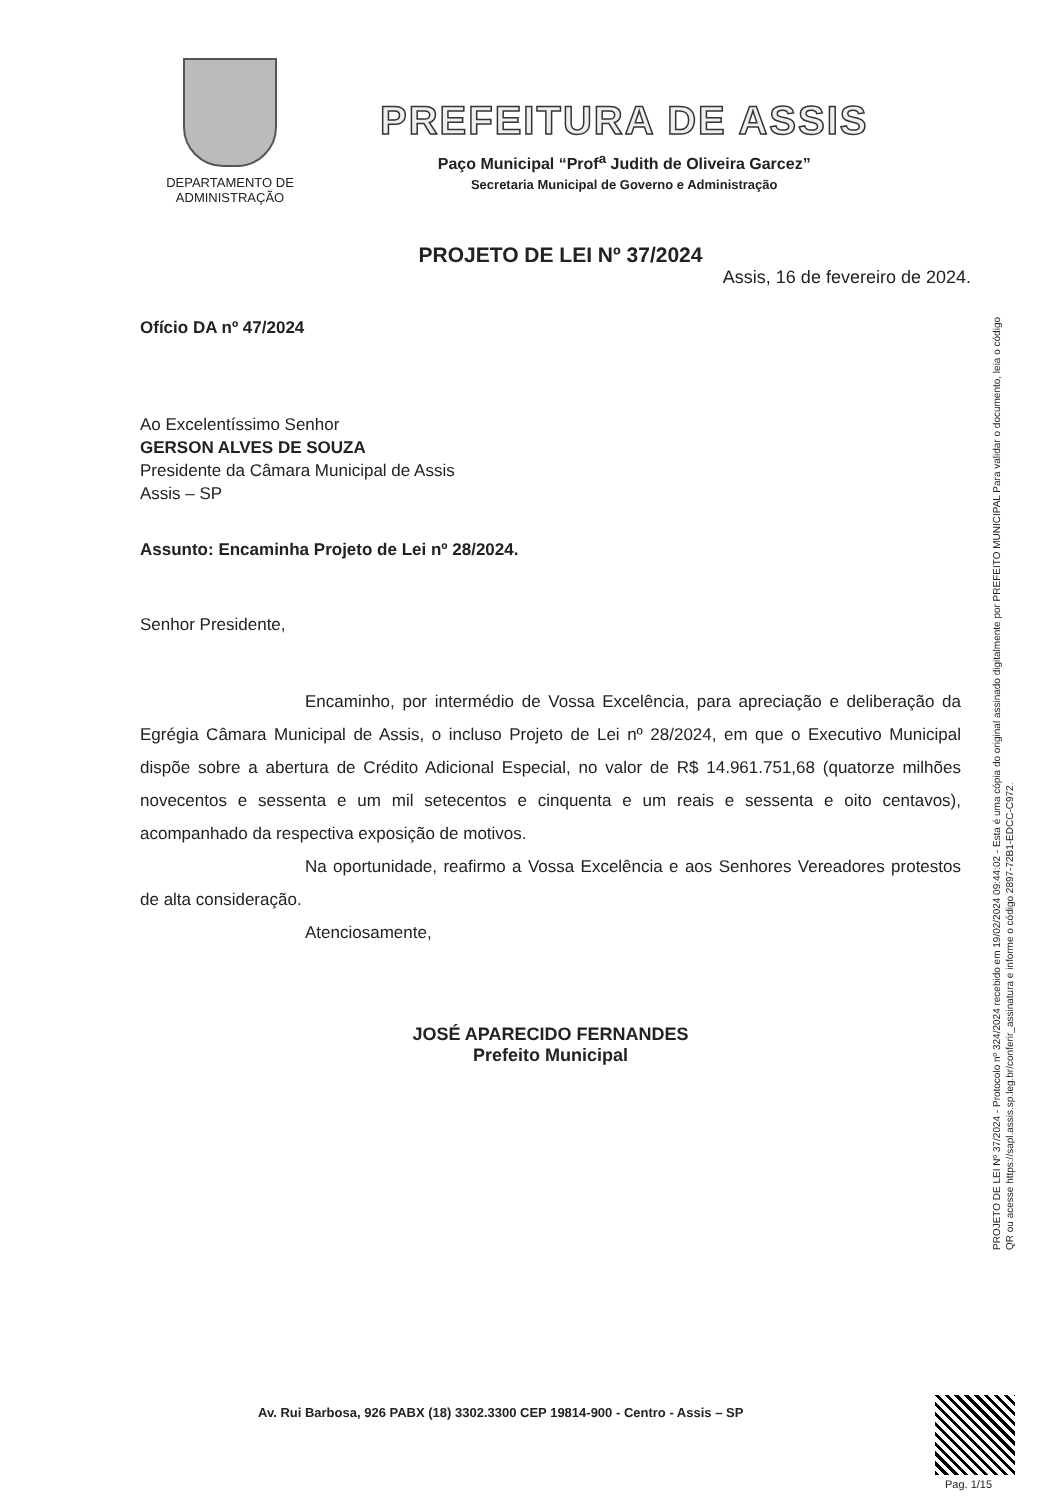DEPARTAMENTO DE
ADMINISTRAÇÃO
PREFEITURA DE ASSIS
Paço Municipal “Prof<sup>a</sup> Judith de Oliveira Garcez”
Secretaria Municipal de Governo e Administração
PROJETO DE LEI Nº 37/2024
Assis, 16 de fevereiro de 2024.
Ofício DA nº 47/2024
Ao Excelentíssimo Senhor
GERSON ALVES DE SOUZA
Presidente da Câmara Municipal de Assis
Assis – SP
Assunto: Encaminha Projeto de Lei nº 28/2024.
Senhor Presidente,
Encaminho, por intermédio de Vossa Excelência, para apreciação e deliberação da Egrégia Câmara Municipal de Assis, o incluso Projeto de Lei nº 28/2024, em que o Executivo Municipal dispõe sobre a abertura de Crédito Adicional Especial, no valor de R$ 14.961.751,68 (quatorze milhões novecentos e sessenta e um mil setecentos e cinquenta e um reais e sessenta e oito centavos), acompanhado da respectiva exposição de motivos.
Na oportunidade, reafirmo a Vossa Excelência e aos Senhores Vereadores protestos de alta consideração.
Atenciosamente,
JOSÉ APARECIDO FERNANDES
Prefeito Municipal
Av. Rui Barbosa, 926 PABX (18) 3302.3300 CEP 19814-900 - Centro - Assis – SP
PROJETO DE LEI Nº 37/2024 - Protocolo nº 324/2024 recebido em 19/02/2024 09:44:02 - Esta é uma cópia do original assinado digitalmente por PREFEITO MUNICIPAL Para validar o documento, leia o código QR ou acesse https://sapl.assis.sp.leg.br/conferir_assinatura e informe o código 2897-72B1-EDCC-C972.
Pag. 1/15